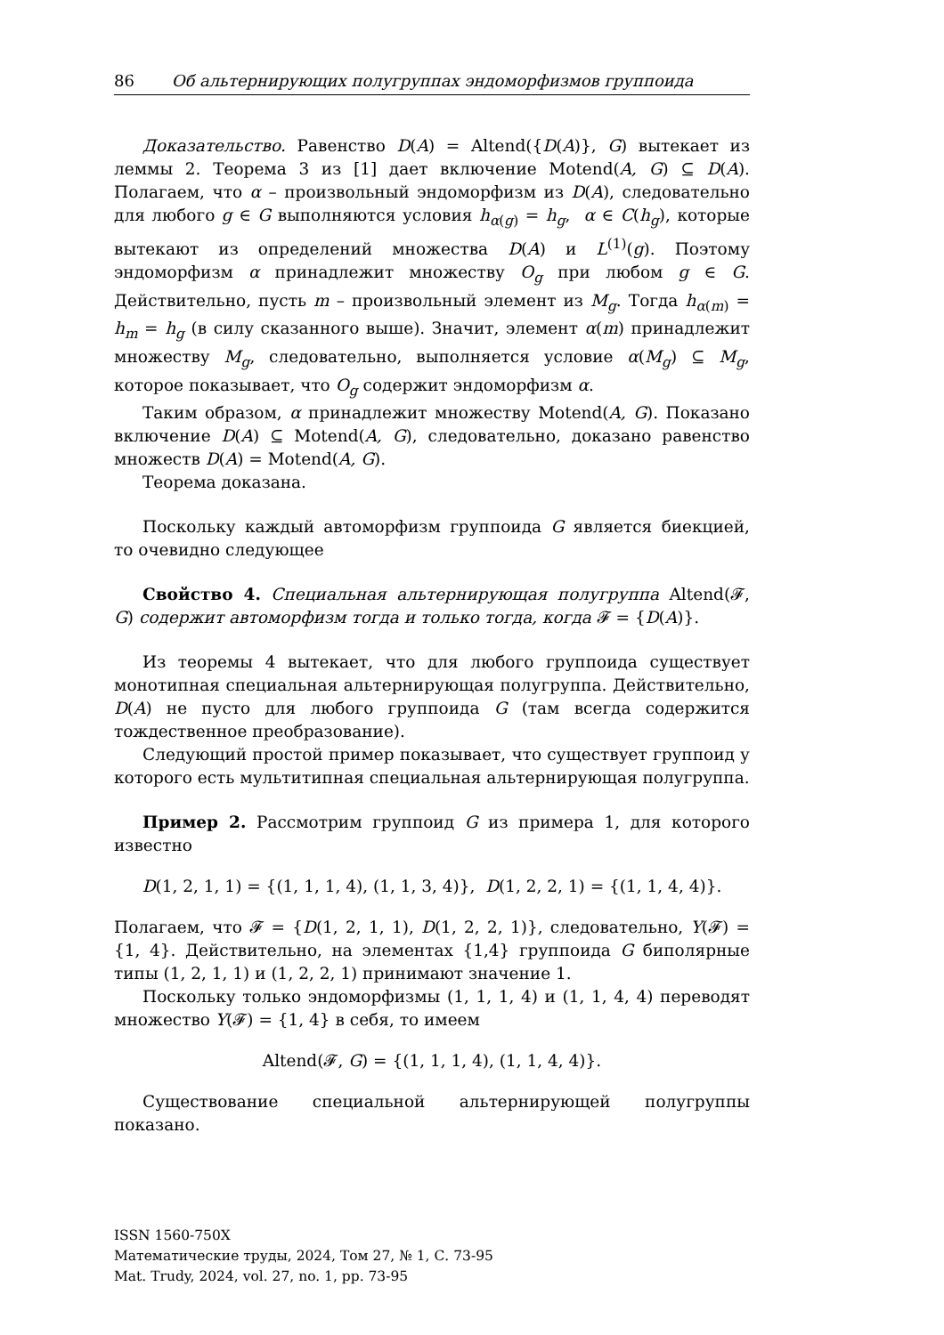86 Об альтернирующих полугруппах эндоморфизмов группоида
Доказательство. Равенство D(A) = Altend({D(A)}, G) вытекает из леммы 2. Теорема 3 из [1] дает включение Motend(A, G) ⊆ D(A). Полагаем, что α – произвольный эндоморфизм из D(A), следовательно для любого g ∈ G выполняются условия h<sub>α(g)</sub> = h<sub>g</sub>, α ∈ C(h<sub>g</sub>), которые вытекают из определений множества D(A) и L<sup>(1)</sup>(g). Поэтому эндоморфизм α принадлежит множеству O<sub>g</sub> при любом g ∈ G. Действительно, пусть m – произвольный элемент из M<sub>g</sub>. Тогда h<sub>α(m)</sub> = h<sub>m</sub> = h<sub>g</sub> (в силу сказанного выше). Значит, элемент α(m) принадлежит множеству M<sub>g</sub>, следовательно, выполняется условие α(M<sub>g</sub>) ⊆ M<sub>g</sub>, которое показывает, что O<sub>g</sub> содержит эндоморфизм α.
Таким образом, α принадлежит множеству Motend(A, G). Показано включение D(A) ⊆ Motend(A, G), следовательно, доказано равенство множеств D(A) = Motend(A, G).
Теорема доказана.
Поскольку каждый автоморфизм группоида G является биекцией, то очевидно следующее
Свойство 4. Специальная альтернирующая полугруппа Altend(𝓕, G) содержит автоморфизм тогда и только тогда, когда 𝓕 = {D(A)}.
Из теоремы 4 вытекает, что для любого группоида существует монотипная специальная альтернирующая полугруппа. Действительно, D(A) не пусто для любого группоида G (там всегда содержится тождественное преобразование).
Следующий простой пример показывает, что существует группоид у которого есть мультитипная специальная альтернирующая полугруппа.
Пример 2. Рассмотрим группоид G из примера 1, для которого известно
D(1, 2, 1, 1) = {(1, 1, 1, 4), (1, 1, 3, 4)}, D(1, 2, 2, 1) = {(1, 1, 4, 4)}.
Полагаем, что 𝓕 = {D(1, 2, 1, 1), D(1, 2, 2, 1)}, следовательно, Y(𝓕) = {1, 4}. Действительно, на элементах {1,4} группоида G биполярные типы (1, 2, 1, 1) и (1, 2, 2, 1) принимают значение 1.
Поскольку только эндоморфизмы (1, 1, 1, 4) и (1, 1, 4, 4) переводят множество Y(𝓕) = {1, 4} в себя, то имеем
Altend(𝓕, G) = {(1, 1, 1, 4), (1, 1, 4, 4)}.
Существование специальной альтернирующей полугруппы показано.
ISSN 1560-750X
Математические труды, 2024, Том 27, № 1, С. 73-95
Mat. Trudy, 2024, vol. 27, no. 1, pp. 73-95